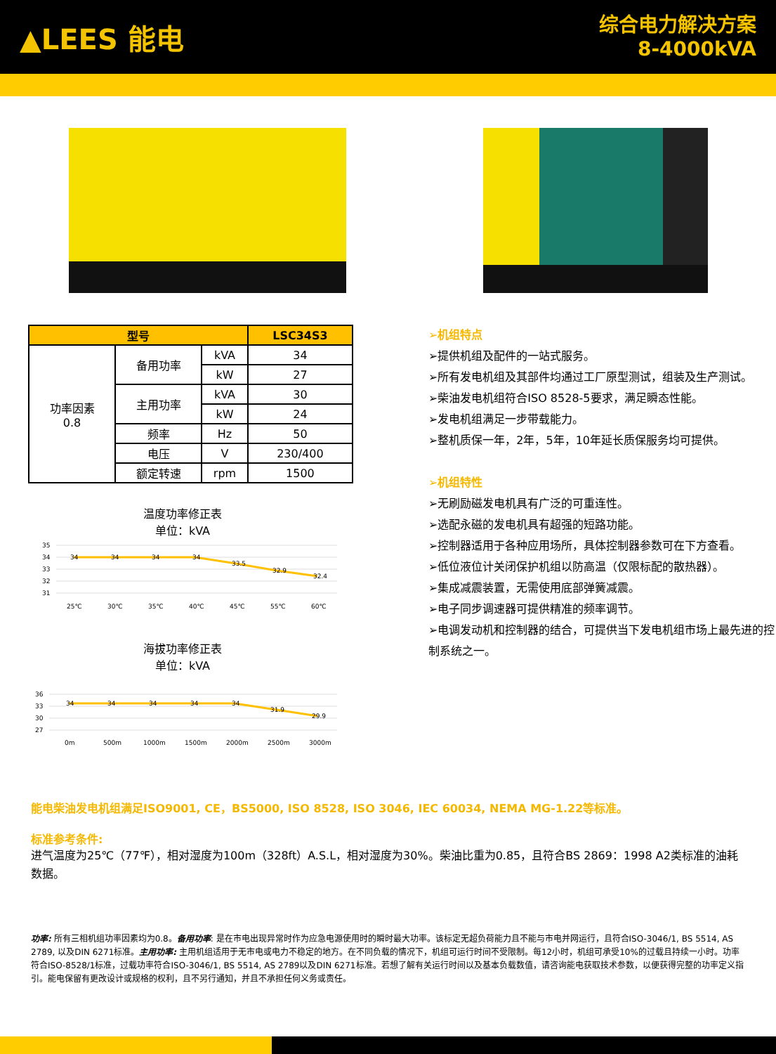▲LEES 能电
综合电力解决方案
8-4000kVA
| 型号 | | | LSC34S3 |
| --- | --- | --- | --- |
| 功率因素 0.8 | 备用功率 | kVA | 34 |
| | | kW | 27 |
| | 主用功率 | kVA | 30 |
| | | kW | 24 |
| | 频率 | Hz | 50 |
| | 电压 | V | 230/400 |
| | 额定转速 | rpm | 1500 |
温度功率修正表
单位：kVA
35
34
33
32
31
34
34
34
34
33.5
32.9
32.4
25℃
30℃
35℃
40℃
45℃
55℃
60℃
海拔功率修正表
单位：kVA
36
33
30
27
34
34
34
34
34
31.9
29.9
0m
500m
1000m
1500m
2000m
2500m
3000m
➢机组特点
➢提供机组及配件的一站式服务。
➢所有发电机组及其部件均通过工厂原型测试，组装及生产测试。
➢柴油发电机组符合ISO 8528-5要求，满足瞬态性能。
➢发电机组满足一步带载能力。
➢整机质保一年，2年，5年，10年延长质保服务均可提供。
➢机组特性
➢无刷励磁发电机具有广泛的可重连性。
➢选配永磁的发电机具有超强的短路功能。
➢控制器适用于各种应用场所，具体控制器参数可在下方查看。
➢低位液位计关闭保护机组以防高温（仅限标配的散热器）。
➢集成减震装置，无需使用底部弹簧减震。
➢电子同步调速器可提供精准的频率调节。
➢电调发动机和控制器的结合，可提供当下发电机组市场上最先进的控制系统之一。
能电柴油发电机组满足ISO9001, CE，BS5000, ISO 8528, ISO 3046, IEC 60034, NEMA MG-1.22等标准。
标准参考条件:
进气温度为25℃（77℉），相对湿度为100m（328ft）A.S.L，相对湿度为30%。柴油比重为0.85，且符合BS 2869：1998 A2类标准的油耗数据。
功率: 所有三相机组功率因素均为0.8。备用功率: 是在市电出现异常时作为应急电源使用时的瞬时最大功率。该标定无超负荷能力且不能与市电并网运行，且符合ISO-3046/1, BS 5514, AS 2789, 以及DIN 6271标准。主用功率: 主用机组适用于无市电或电力不稳定的地方。在不同负载的情况下，机组可运行时间不受限制。每12小时，机组可承受10%的过载且持续一小时。功率符合ISO-8528/1标准，过载功率符合ISO-3046/1, BS 5514, AS 2789以及DIN 6271标准。若想了解有关运行时间以及基本负载数值，请咨询能电获取技术参数，以便获得完整的功率定义指引。能电保留有更改设计或规格的权利，且不另行通知，并且不承担任何义务或责任。